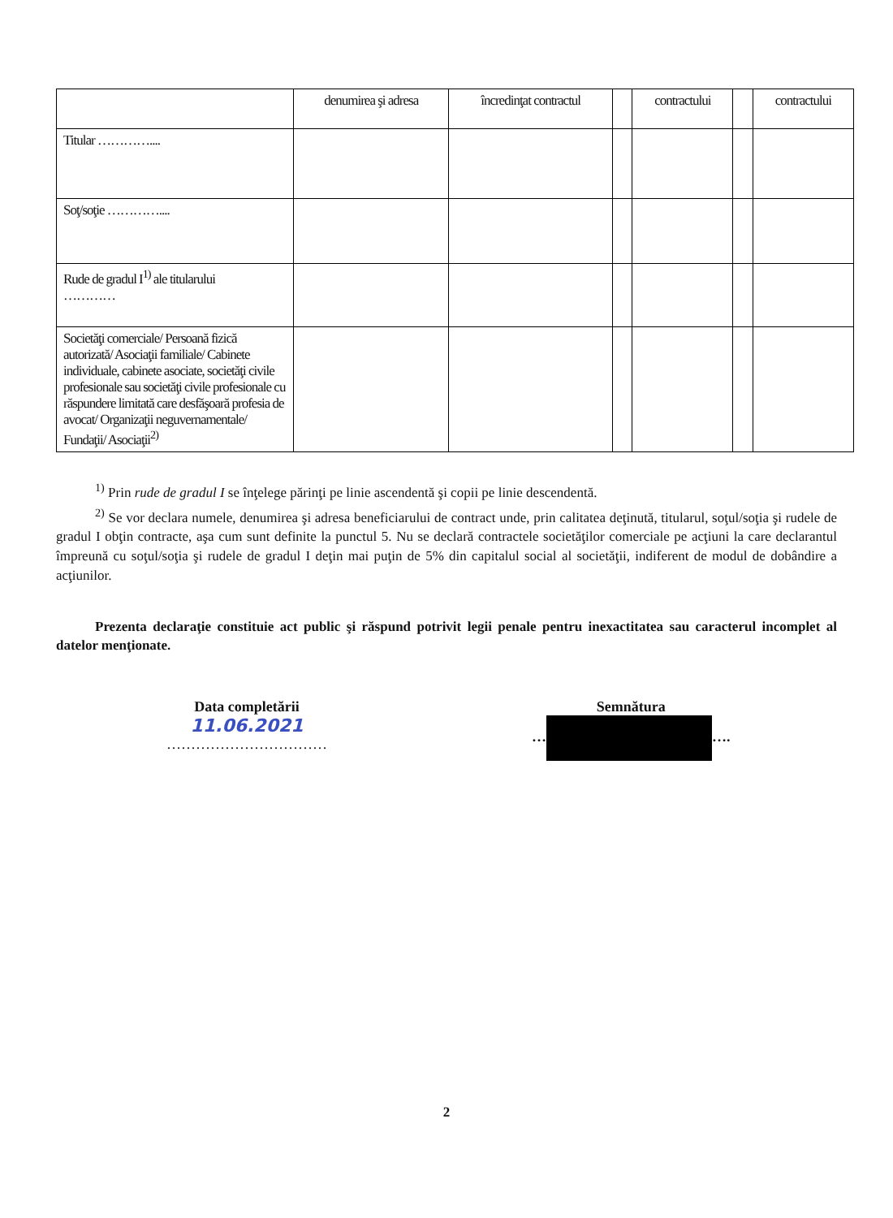| | denumirea şi adresa | încredinţat contractul | | contractului | | contractului |
| --- | --- | --- | --- | --- | --- | --- |
| Titular ………….... | | | | | | |
| Soţ/soţie ………….... | | | | | | |
| Rude de gradul I<sup>1)</sup> ale titularului ………… | | | | | | |
| Societăţi comerciale/ Persoană fizică autorizată/ Asociaţii familiale/ Cabinete individuale, cabinete asociate, societăţi civile profesionale sau societăţi civile profesionale cu răspundere limitată care desfăşoară profesia de avocat/ Organizaţii neguvernamentale/ Fundaţii/ Asociaţii<sup>2)</sup> | | | | | | |
<sup>1)</sup> Prin rude de gradul I se înţelege părinţi pe linie ascendentă şi copii pe linie descendentă.
<sup>2)</sup> Se vor declara numele, denumirea şi adresa beneficiarului de contract unde, prin calitatea deţinută, titularul, soţul/soţia şi rudele de gradul I obţin contracte, aşa cum sunt definite la punctul 5. Nu se declară contractele societăţilor comerciale pe acţiuni la care declarantul împreună cu soţul/soţia şi rudele de gradul I deţin mai puţin de 5% din capitalul social al societăţii, indiferent de modul de dobândire a acţiunilor.
Prezenta declaraţie constituie act public şi răspund potrivit legii penale pentru inexactitatea sau caracterul incomplet al datelor menţionate.
Data completării
11.06.2021
……………………………
Semnătura
… ….
2